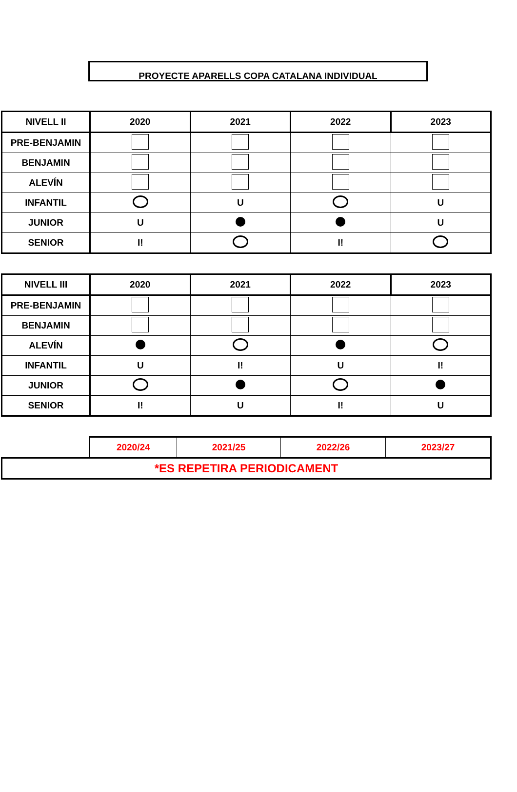PROYECTE APARELLS COPA CATALANA INDIVIDUAL
| NIVELL II | 2020 | 2021 | 2022 | 2023 |
| --- | --- | --- | --- | --- |
| PRE-BENJAMIN | | | | |
| BENJAMIN | | | | |
| ALEVÍN | | | | |
| INFANTIL | | U | | U |
| JUNIOR | U | | | U |
| SENIOR | I! | | I! | |
| NIVELL III | 2020 | 2021 | 2022 | 2023 |
| --- | --- | --- | --- | --- |
| PRE-BENJAMIN | | | | |
| BENJAMIN | | | | |
| ALEVÍN | | | | |
| INFANTIL | U | I! | U | I! |
| JUNIOR | | | | |
| SENIOR | I! | U | I! | U |
| | 2020/24 | 2021/25 | 2022/26 | 2023/27 |
| *ES REPETIRA PERIODICAMENT | | | | |